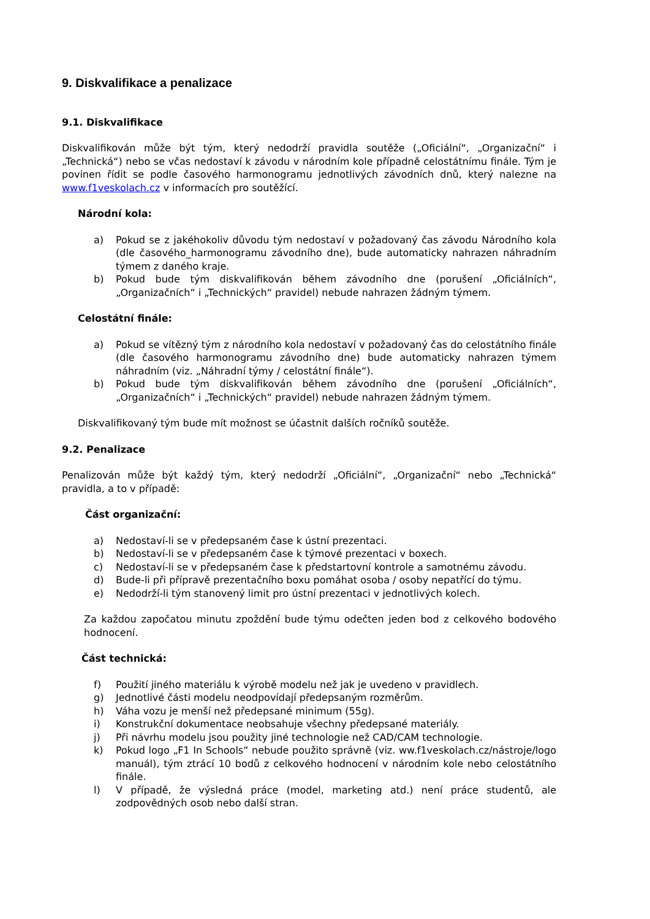9. Diskvalifikace a penalizace
9.1. Diskvalifikace
Diskvalifikován může být tým, který nedodrží pravidla soutěže („Oficiální“, „Organizační“ i „Technická“) nebo se včas nedostaví k závodu v národním kole případně celostátnímu finále. Tým je povinen řídit se podle časového harmonogramu jednotlivých závodních dnů, který nalezne na www.f1veskolach.cz v informacích pro soutěžící.
Národní kola:
a) Pokud se z jakéhokoliv důvodu tým nedostaví v požadovaný čas závodu Národního kola (dle časového_harmonogramu závodního dne), bude automaticky nahrazen náhradním týmem z daného kraje.
b) Pokud bude tým diskvalifikován během závodního dne (porušení „Oficiálních“, „Organizačních“ i „Technických“ pravidel) nebude nahrazen žádným týmem.
Celostátní finále:
a) Pokud se vítězný tým z národního kola nedostaví v požadovaný čas do celostátního finále (dle časového harmonogramu závodního dne) bude automaticky nahrazen týmem náhradním (viz. „Náhradní týmy / celostátní finále“).
b) Pokud bude tým diskvalifikován během závodního dne (porušení „Oficiálních“, „Organizačních“ i „Technických“ pravidel) nebude nahrazen žádným týmem.
Diskvalifikovaný tým bude mít možnost se účastnit dalších ročníků soutěže.
9.2. Penalizace
Penalizován může být každý tým, který nedodrží „Oficiální“, „Organizační“ nebo „Technická“ pravidla, a to v případě:
Část organizační:
a) Nedostaví-li se v předepsaném čase k ústní prezentaci.
b) Nedostaví-li se v předepsaném čase k týmové prezentaci v boxech.
c) Nedostaví-li se v předepsaném čase k předstartovní kontrole a samotnému závodu.
d) Bude-li při přípravě prezentačního boxu pomáhat osoba / osoby nepatřící do týmu.
e) Nedodrží-li tým stanovený limit pro ústní prezentaci v jednotlivých kolech.
Za každou započatou minutu zpoždění bude týmu odečten jeden bod z celkového bodového hodnocení.
Část technická:
f) Použití jiného materiálu k výrobě modelu než jak je uvedeno v pravidlech.
g) Jednotlivé části modelu neodpovídají předepsaným rozměrům.
h) Váha vozu je menší než předepsané minimum (55g).
i) Konstrukční dokumentace neobsahuje všechny předepsané materiály.
j) Při návrhu modelu jsou použity jiné technologie než CAD/CAM technologie.
k) Pokud logo „F1 In Schools“ nebude použito správně (viz. ww.f1veskolach.cz/nástroje/logo manuál), tým ztrácí 10 bodů z celkového hodnocení v národním kole nebo celostátního finále.
l) V případě, že výsledná práce (model, marketing atd.) není práce studentů, ale zodpovědných osob nebo další stran.